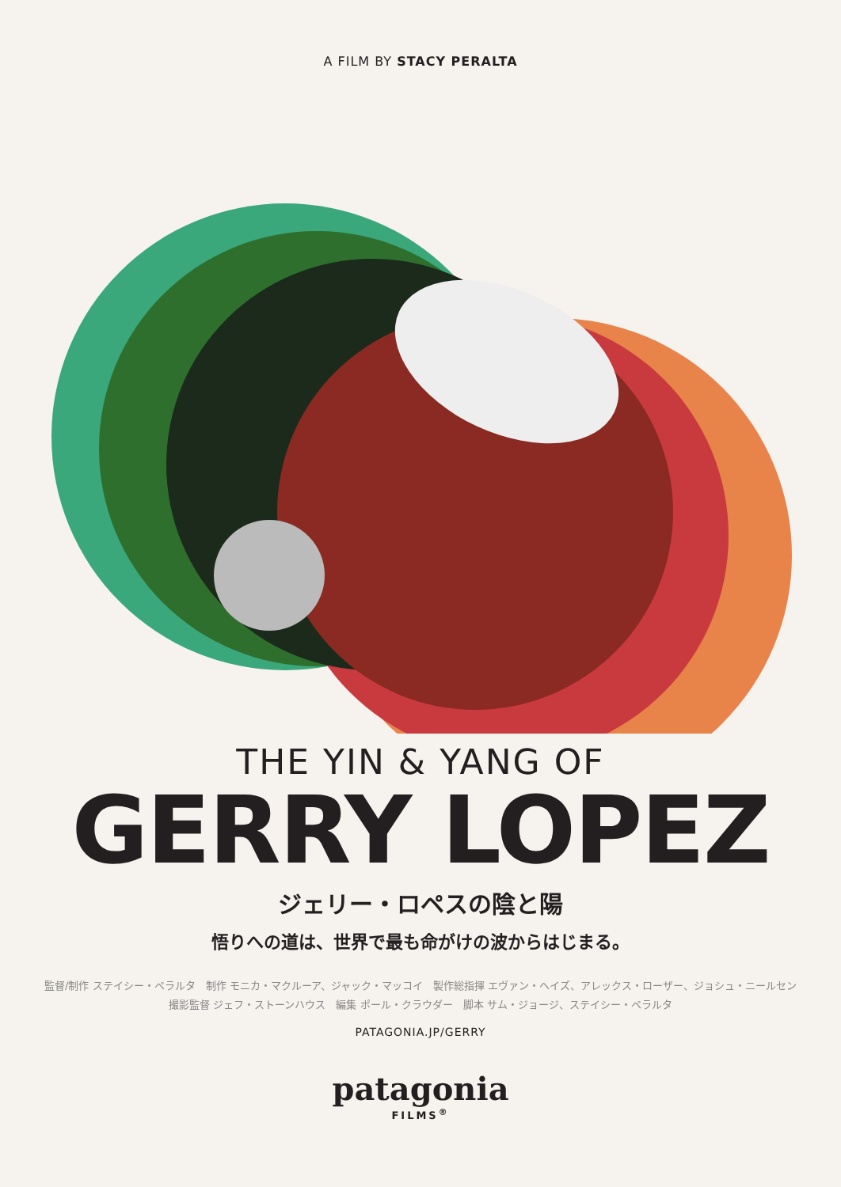A FILM BY STACY PERALTA
THE YIN & YANG OF
GERRY LOPEZ
ジェリー・ロペスの陰と陽
悟りへの道は、世界で最も命がけの波からはじまる。
監督/制作 ステイシー・ペラルタ　制作 モニカ・マクルーア、ジャック・マッコイ　製作総指揮 エヴァン・ヘイズ、アレックス・ローザー、ジョシュ・ニールセン
撮影監督 ジェフ・ストーンハウス　編集 ポール・クラウダー　脚本 サム・ジョージ、ステイシー・ペラルタ
PATAGONIA.JP/GERRY
patagonia
FILMS<sup>®</sup>